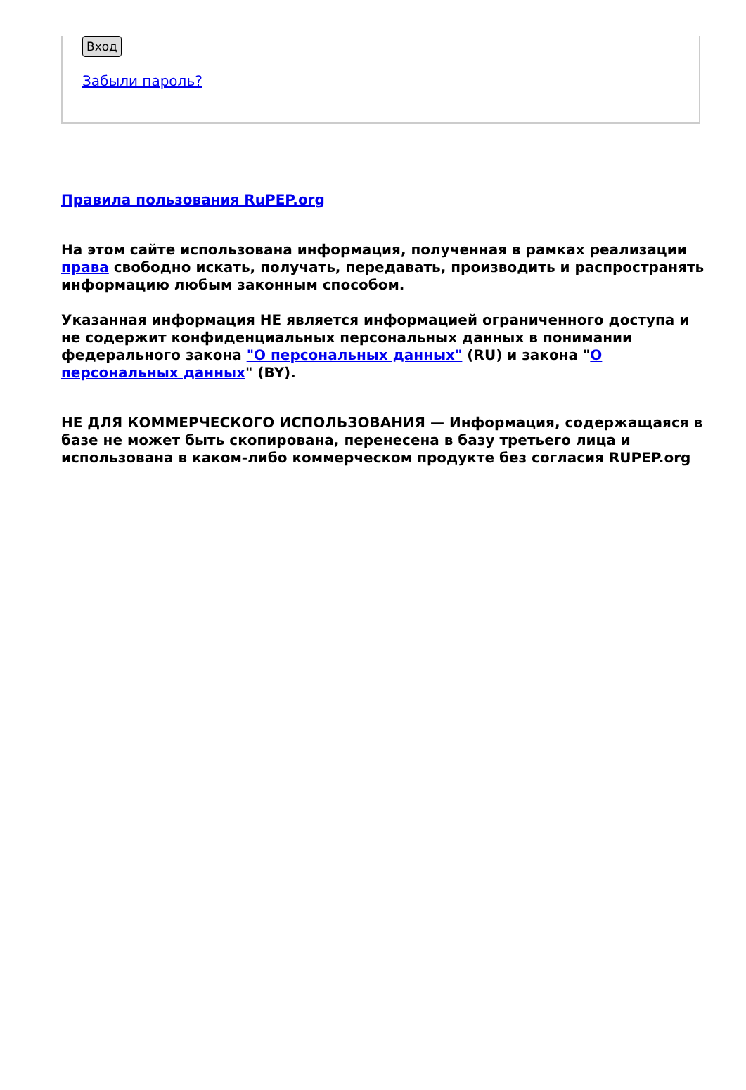Вход
Забыли пароль?
Правила пользования RuPEP.org
На этом сайте использована информация, полученная в рамках реализации права свободно искать, получать, передавать, производить и распространять информацию любым законным способом.
Указанная информация НЕ является информацией ограниченного доступа и не содержит конфиденциальных персональных данных в понимании федерального закона "О персональных данных" (RU) и закона "О персональных данных" (BY).
НЕ ДЛЯ КОММЕРЧЕСКОГО ИСПОЛЬЗОВАНИЯ — Информация, содержащаяся в базе не может быть скопирована, перенесена в базу третьего лица и использована в каком-либо коммерческом продукте без согласия RUPEP.org